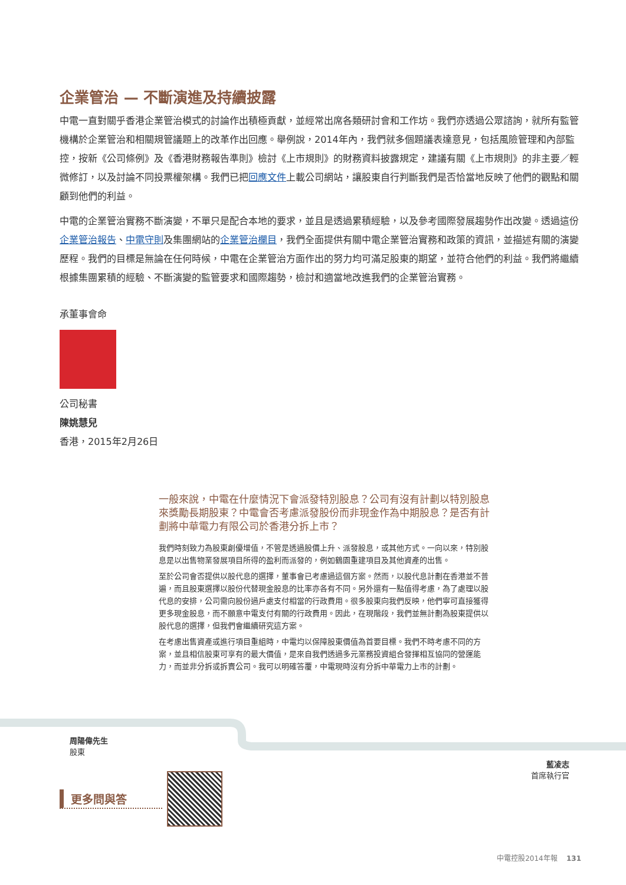企業管治 — 不斷演進及持續披露
中電一直對關乎香港企業管治模式的討論作出積極貢獻，並經常出席各類研討會和工作坊。我們亦透過公眾諮詢，就所有監管機構於企業管治和相關規管議題上的改革作出回應。舉例說，2014年內，我們就多個題議表達意見，包括風險管理和內部監控，按新《公司條例》及《香港財務報告準則》檢討《上市規則》的財務資料披露規定，建議有關《上市規則》的非主要／輕微修訂，以及討論不同投票權架構。我們已把回應文件上載公司網站，讓股東自行判斷我們是否恰當地反映了他們的觀點和關顧到他們的利益。
中電的企業管治實務不斷演變，不單只是配合本地的要求，並且是透過累積經驗，以及參考國際發展趨勢作出改變。透過這份企業管治報告、中電守則及集團網站的企業管治欄目，我們全面提供有關中電企業管治實務和政策的資訊，並描述有關的演變歷程。我們的目標是無論在任何時候，中電在企業管治方面作出的努力均可滿足股東的期望，並符合他們的利益。我們將繼續根據集團累積的經驗、不斷演變的監管要求和國際趨勢，檢討和適當地改進我們的企業管治實務。
承董事會命
公司秘書
陳姚慧兒
香港，2015年2月26日
一般來說，中電在什麼情況下會派發特別股息？公司有沒有計劃以特別股息來獎勵長期股東？中電會否考慮派發股份而非現金作為中期股息？是否有計劃將中華電力有限公司於香港分拆上市？
我們時刻致力為股東創優增值，不管是透過股價上升、派發股息，或其他方式。一向以來，特別股息是以出售物業發展項目所得的盈利而派發的，例如鶴園重建項目及其他資產的出售。
至於公司會否提供以股代息的選擇，董事會已考慮過這個方案。然而，以股代息計劃在香港並不普遍，而且股東選擇以股份代替現金股息的比率亦各有不同。另外還有一點值得考慮，為了處理以股代息的安排，公司需向股份過戶處支付相當的行政費用。很多股東向我們反映，他們寧可直接獲得更多現金股息，而不願意中電支付有關的行政費用。因此，在現階段，我們並無計劃為股東提供以股代息的選擇，但我們會繼續研究這方案。
在考慮出售資產或進行項目重組時，中電均以保障股東價值為首要目標。我們不時考慮不同的方案，並且相信股東可享有的最大價值，是來自我們透過多元業務投資組合發揮相互協同的營運能力，而並非分拆或拆賣公司。我可以明確答覆，中電現時沒有分拆中華電力上市的計劃。
周陽偉先生
股東
藍凌志
首席執行官
更多問與答
中電控股2014年報 131